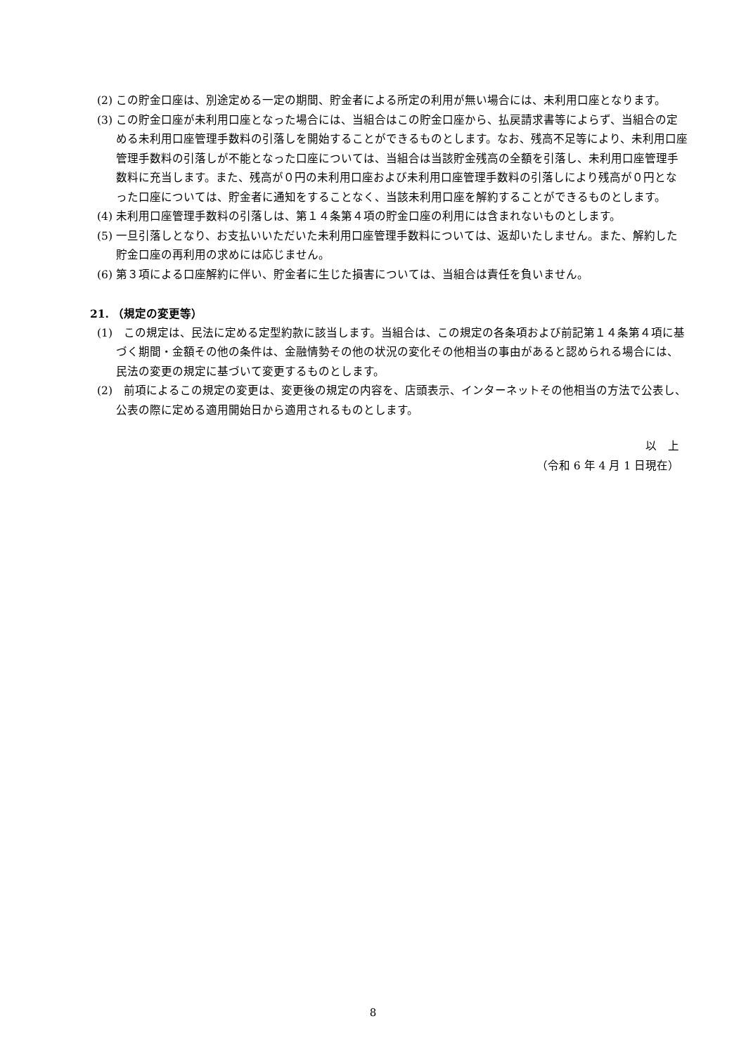(2) この貯金口座は、別途定める一定の期間、貯金者による所定の利用が無い場合には、未利用口座となります。
(3) この貯金口座が未利用口座となった場合には、当組合はこの貯金口座から、払戻請求書等によらず、当組合の定める未利用口座管理手数料の引落しを開始することができるものとします。なお、残高不足等により、未利用口座管理手数料の引落しが不能となった口座については、当組合は当該貯金残高の全額を引落し、未利用口座管理手数料に充当します。また、残高が０円の未利用口座および未利用口座管理手数料の引落しにより残高が０円となった口座については、貯金者に通知をすることなく、当該未利用口座を解約することができるものとします。
(4) 未利用口座管理手数料の引落しは、第１４条第４項の貯金口座の利用には含まれないものとします。
(5) 一旦引落しとなり、お支払いいただいた未利用口座管理手数料については、返却いたしません。また、解約した貯金口座の再利用の求めには応じません。
(6) 第３項による口座解約に伴い、貯金者に生じた損害については、当組合は責任を負いません。
21. （規定の変更等）
(1)　この規定は、民法に定める定型約款に該当します。当組合は、この規定の各条項および前記第１４条第４項に基づく期間・金額その他の条件は、金融情勢その他の状況の変化その他相当の事由があると認められる場合には、民法の変更の規定に基づいて変更するものとします。
(2)　前項によるこの規定の変更は、変更後の規定の内容を、店頭表示、インターネットその他相当の方法で公表し、公表の際に定める適用開始日から適用されるものとします。
以　上
（令和 6 年 4 月 1 日現在）
8